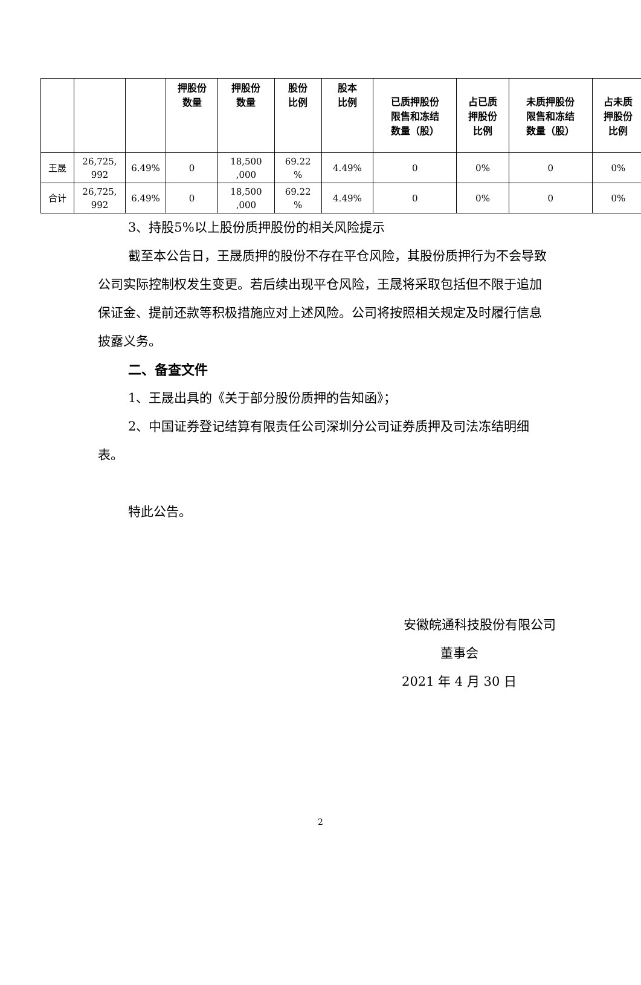| | | | 押股份 数量 | 押股份 数量 | 股份 比例 | 股本 比例 | 已质押股份 限售和冻结 数量（股） | 占已质 押股份 比例 | 未质押股份 限售和冻结 数量（股） | 占未质 押股份 比例 |
| --- | --- | --- | --- | --- | --- | --- | --- | --- | --- | --- |
| 王晟 | 26,725, 992 | 6.49% | 0 | 18,500 ,000 | 69.22 % | 4.49% | 0 | 0% | 0 | 0% |
| 合计 | 26,725, 992 | 6.49% | 0 | 18,500 ,000 | 69.22 % | 4.49% | 0 | 0% | 0 | 0% |
3、持股5%以上股份质押股份的相关风险提示
截至本公告日，王晟质押的股份不存在平仓风险，其股份质押行为不会导致公司实际控制权发生变更。若后续出现平仓风险，王晟将采取包括但不限于追加保证金、提前还款等积极措施应对上述风险。公司将按照相关规定及时履行信息披露义务。
二、备查文件
1、王晟出具的《关于部分股份质押的告知函》；
2、中国证券登记结算有限责任公司深圳分公司证券质押及司法冻结明细表。
特此公告。
安徽皖通科技股份有限公司
董事会
2021 年 4 月 30 日
2